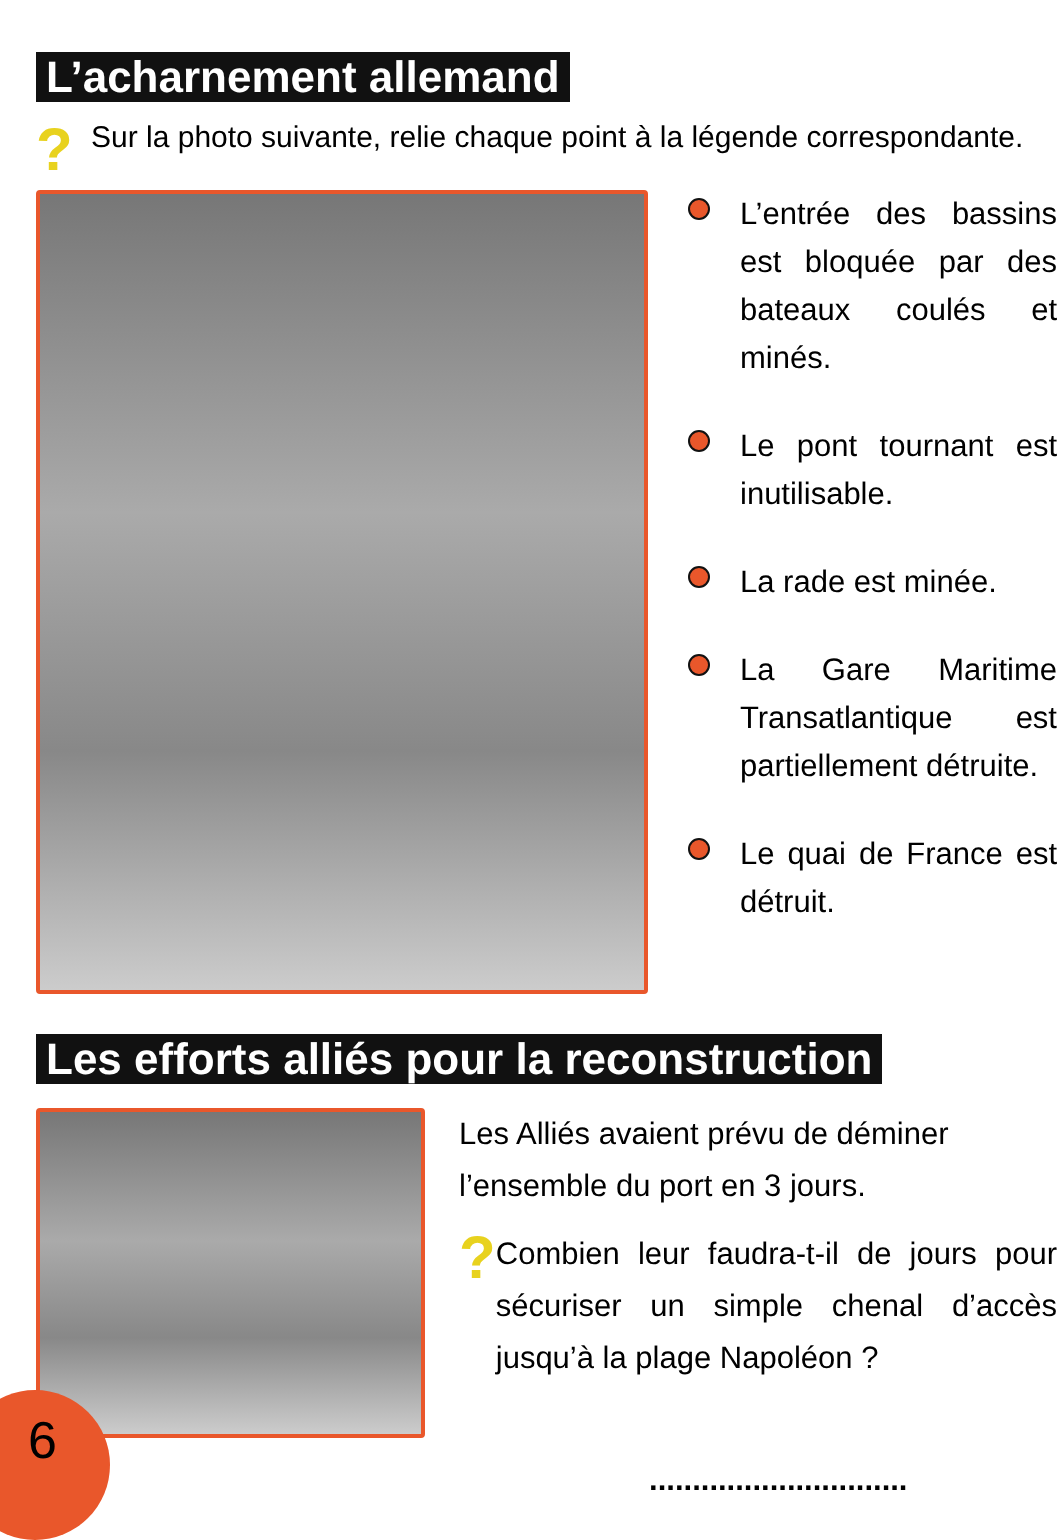L’acharnement allemand
? Sur la photo suivante, relie chaque point à la légende correspondante.
L’entrée des bassins est bloquée par des bateaux coulés et minés.
Le pont tournant est inutilisable.
La rade est minée.
La Gare Maritime Transatlantique est partiellement détruite.
Le quai de France est détruit.
Les efforts alliés pour la reconstruction
Les Alliés avaient prévu de déminer l’ensemble du port en 3 jours.
? Combien leur faudra-t-il de jours pour sécuriser un simple chenal d’accès jusqu’à la plage Napoléon ?
..............................
6